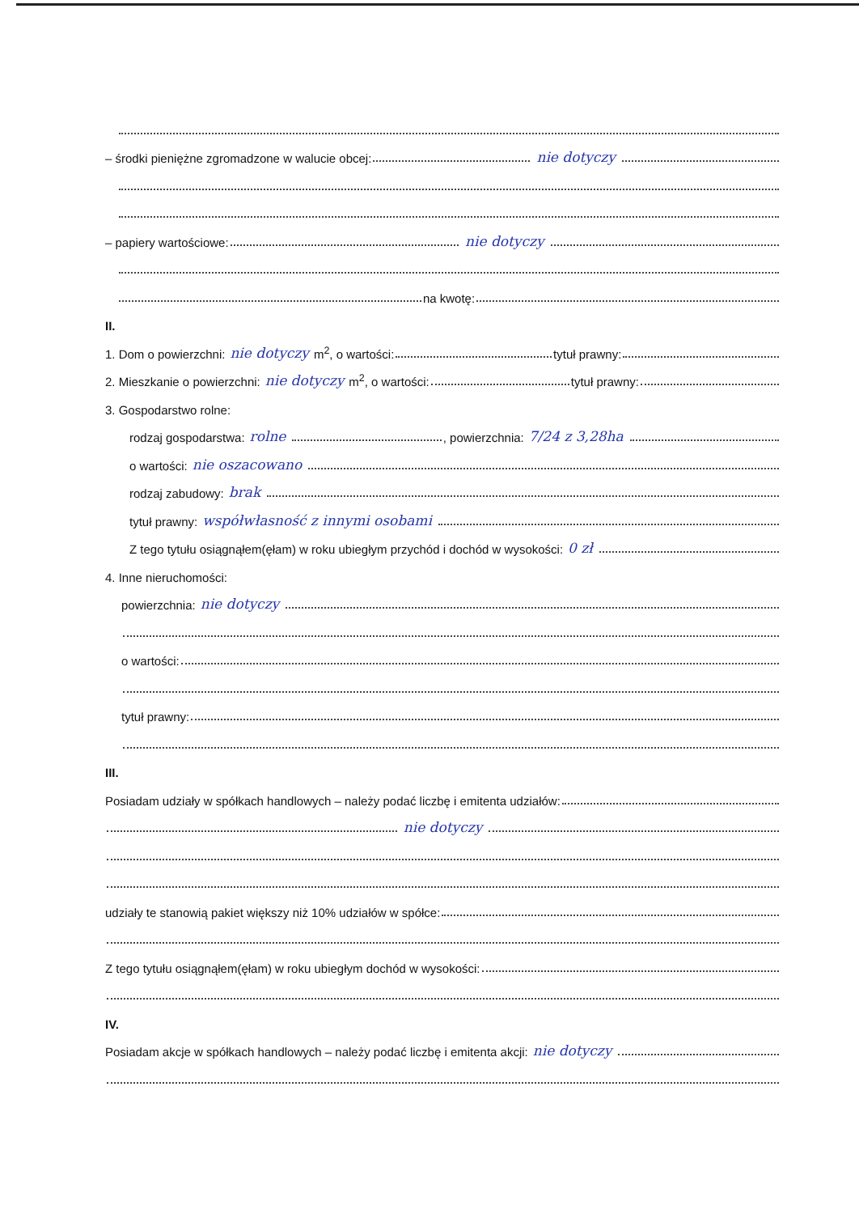– środki pieniężne zgromadzone w walucie obcej: nie dotyczy
– papiery wartościowe: nie dotyczy
na kwotę:
II.
1. Dom o powierzchni: nie dotyczy m<sup>2</sup>, o wartości: tytuł prawny:
2. Mieszkanie o powierzchni: nie dotyczy m<sup>2</sup>, o wartości: tytuł prawny:
3. Gospodarstwo rolne:
rodzaj gospodarstwa: rolne , powierzchnia: 7/24 z 3,28ha
o wartości: nie oszacowano
rodzaj zabudowy: brak
tytuł prawny: współwłasność z innymi osobami
Z tego tytułu osiągnąłem(ęłam) w roku ubiegłym przychód i dochód w wysokości: 0 zł
4. Inne nieruchomości:
powierzchnia: nie dotyczy
o wartości:
tytuł prawny:
III.
Posiadam udziały w spółkach handlowych – należy podać liczbę i emitenta udziałów:
nie dotyczy
udziały te stanowią pakiet większy niż 10% udziałów w spółce:
Z tego tytułu osiągnąłem(ęłam) w roku ubiegłym dochód w wysokości:
IV.
Posiadam akcje w spółkach handlowych – należy podać liczbę i emitenta akcji: nie dotyczy